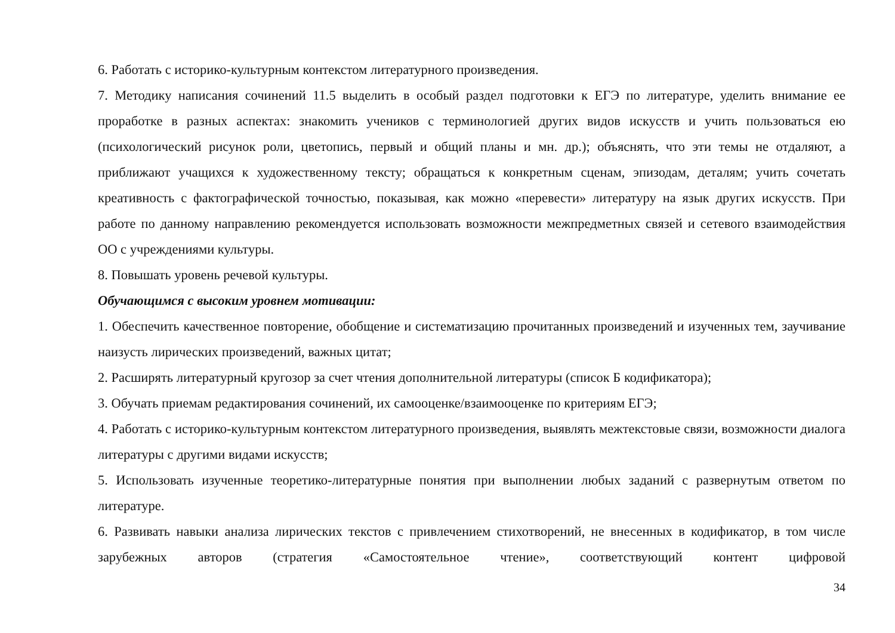6. Работать с историко-культурным контекстом литературного произведения.
7. Методику написания сочинений 11.5 выделить в особый раздел подготовки к ЕГЭ по литературе, уделить внимание ее проработке в разных аспектах: знакомить учеников с терминологией других видов искусств и учить пользоваться ею (психологический рисунок роли, цветопись, первый и общий планы и мн. др.); объяснять, что эти темы не отдаляют, а приближают учащихся к художественному тексту; обращаться к конкретным сценам, эпизодам, деталям; учить сочетать креативность с фактографической точностью, показывая, как можно «перевести» литературу на язык других искусств. При работе по данному направлению рекомендуется использовать возможности межпредметных связей и сетевого взаимодействия ОО с учреждениями культуры.
8. Повышать уровень речевой культуры.
Обучающимся с высоким уровнем мотивации:
1. Обеспечить качественное повторение, обобщение и систематизацию прочитанных произведений и изученных тем, заучивание наизусть лирических произведений, важных цитат;
2. Расширять литературный кругозор за счет чтения дополнительной литературы (список Б кодификатора);
3. Обучать приемам редактирования сочинений, их самооценке/взаимооценке по критериям ЕГЭ;
4. Работать с историко-культурным контекстом литературного произведения, выявлять межтекстовые связи, возможности диалога литературы с другими видами искусств;
5. Использовать изученные теоретико-литературные понятия при выполнении любых заданий с развернутым ответом по литературе.
6. Развивать навыки анализа лирических текстов с привлечением стихотворений, не внесенных в кодификатор, в том числе зарубежных авторов (стратегия «Самостоятельное чтение», соответствующий контент цифровой
34